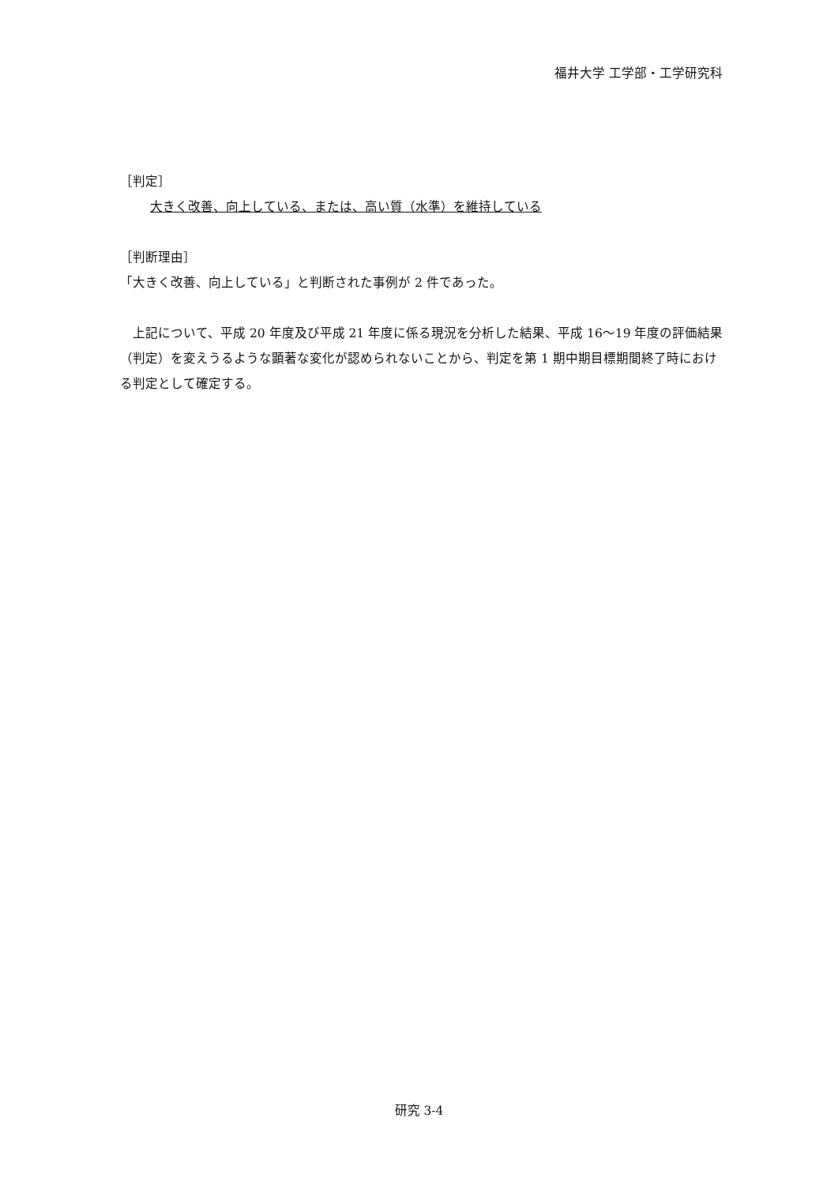福井大学 工学部・工学研究科
［判定］
大きく改善、向上している、または、高い質（水準）を維持している
［判断理由］
「大きく改善、向上している」と判断された事例が 2 件であった。
　上記について、平成 20 年度及び平成 21 年度に係る現況を分析した結果、平成 16～19 年度の評価結果（判定）を変えうるような顕著な変化が認められないことから、判定を第 1 期中期目標期間終了時における判定として確定する。
研究 3-4